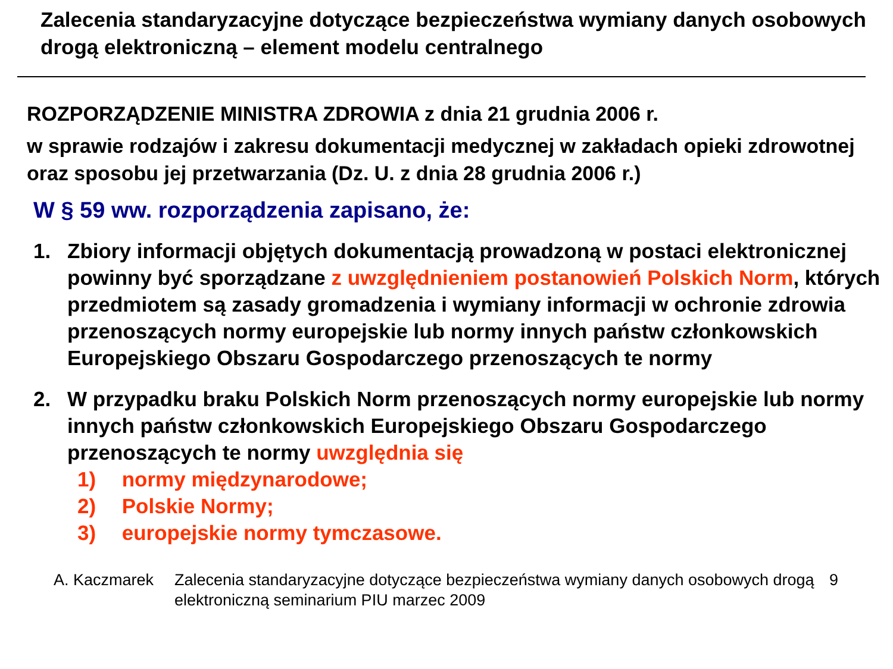Zalecenia standaryzacyjne dotyczące bezpieczeństwa wymiany danych osobowych drogą elektroniczną – element modelu centralnego
ROZPORZĄDZENIE MINISTRA ZDROWIA z dnia 21 grudnia 2006 r.
w sprawie rodzajów i zakresu dokumentacji medycznej w zakładach opieki zdrowotnej oraz sposobu jej przetwarzania (Dz. U. z dnia 28 grudnia 2006 r.)
W § 59 ww. rozporządzenia zapisano, że:
1. Zbiory informacji objętych dokumentacją prowadzoną w postaci elektronicznej powinny być sporządzane z uwzględnieniem postanowień Polskich Norm, których przedmiotem są zasady gromadzenia i wymiany informacji w ochronie zdrowia przenoszących normy europejskie lub normy innych państw członkowskich Europejskiego Obszaru Gospodarczego przenoszących te normy
2. W przypadku braku Polskich Norm przenoszących normy europejskie lub normy innych państw członkowskich Europejskiego Obszaru Gospodarczego przenoszących te normy uwzględnia się
1) normy międzynarodowe;
2) Polskie Normy;
3) europejskie normy tymczasowe.
A. Kaczmarek Zalecenia standaryzacyjne dotyczące bezpieczeństwa wymiany danych osobowych drogą elektroniczną seminarium PIU marzec 2009
9